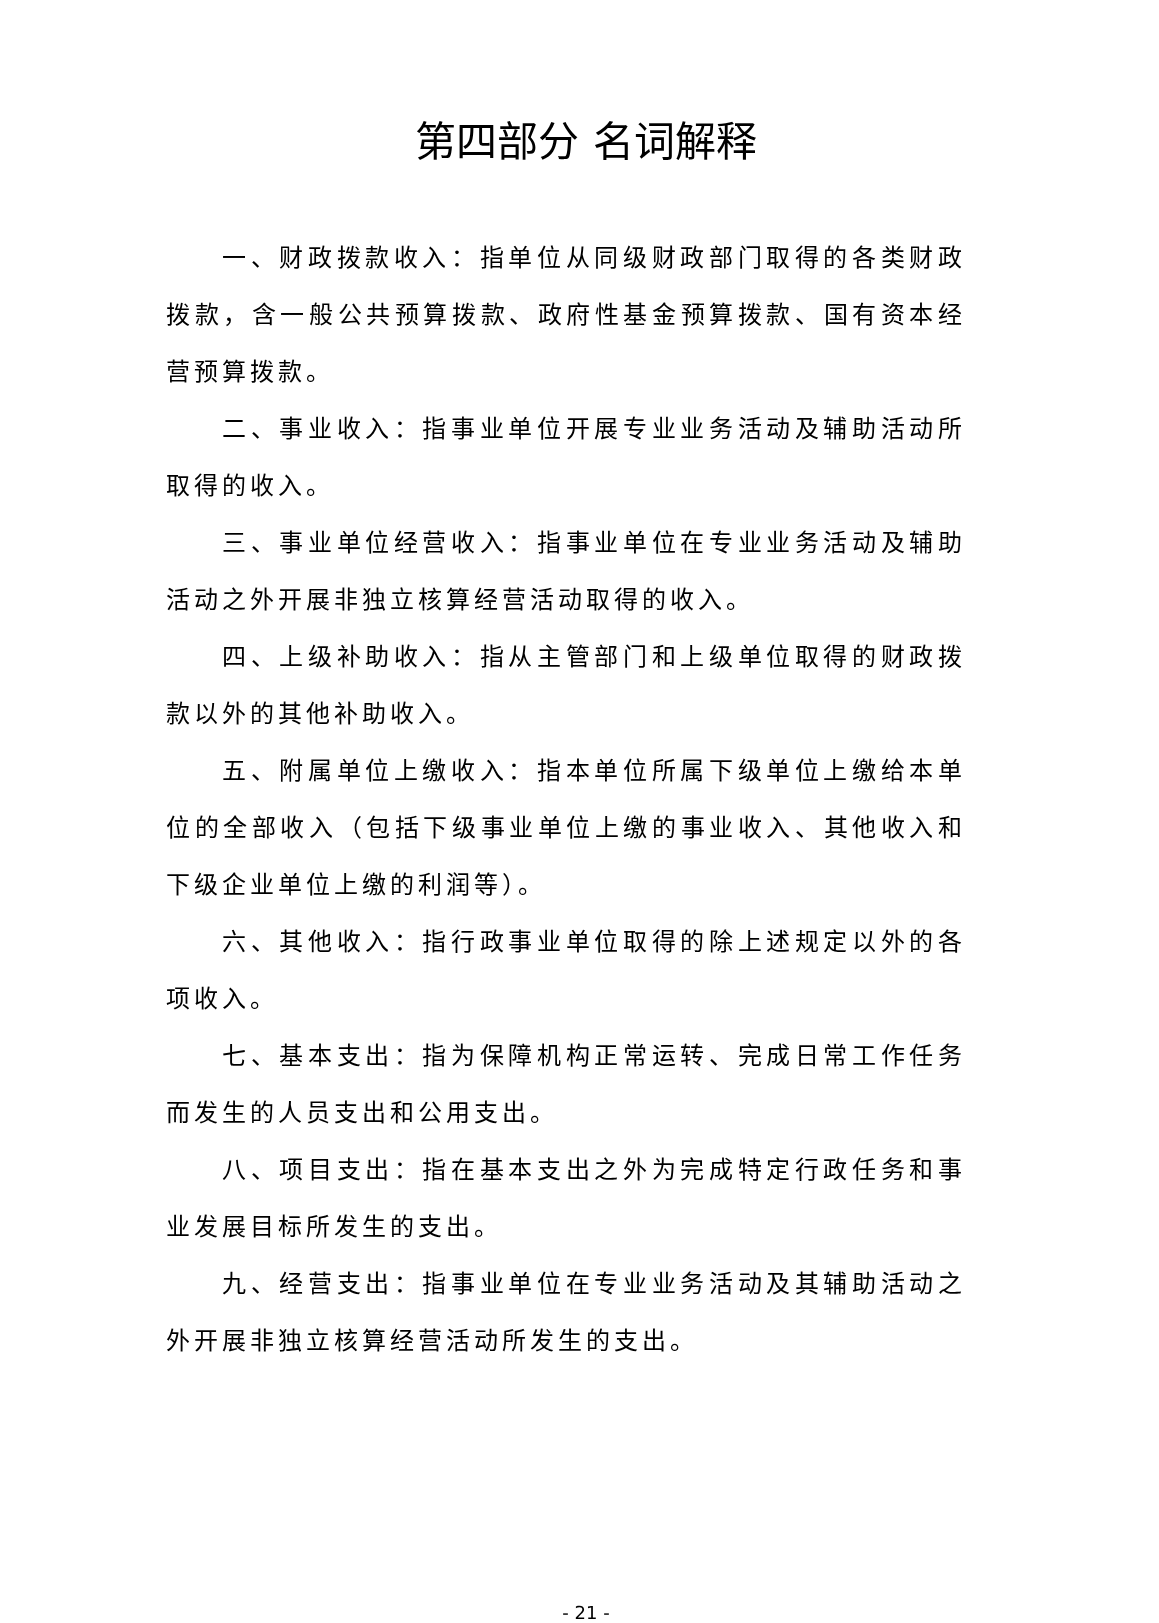第四部分 名词解释
一、财政拨款收入：指单位从同级财政部门取得的各类财政拨款，含一般公共预算拨款、政府性基金预算拨款、国有资本经营预算拨款。
二、事业收入：指事业单位开展专业业务活动及辅助活动所取得的收入。
三、事业单位经营收入：指事业单位在专业业务活动及辅助活动之外开展非独立核算经营活动取得的收入。
四、上级补助收入：指从主管部门和上级单位取得的财政拨款以外的其他补助收入。
五、附属单位上缴收入：指本单位所属下级单位上缴给本单位的全部收入（包括下级事业单位上缴的事业收入、其他收入和下级企业单位上缴的利润等）。
六、其他收入：指行政事业单位取得的除上述规定以外的各项收入。
七、基本支出：指为保障机构正常运转、完成日常工作任务而发生的人员支出和公用支出。
八、项目支出：指在基本支出之外为完成特定行政任务和事业发展目标所发生的支出。
九、经营支出：指事业单位在专业业务活动及其辅助活动之外开展非独立核算经营活动所发生的支出。
- 21 -